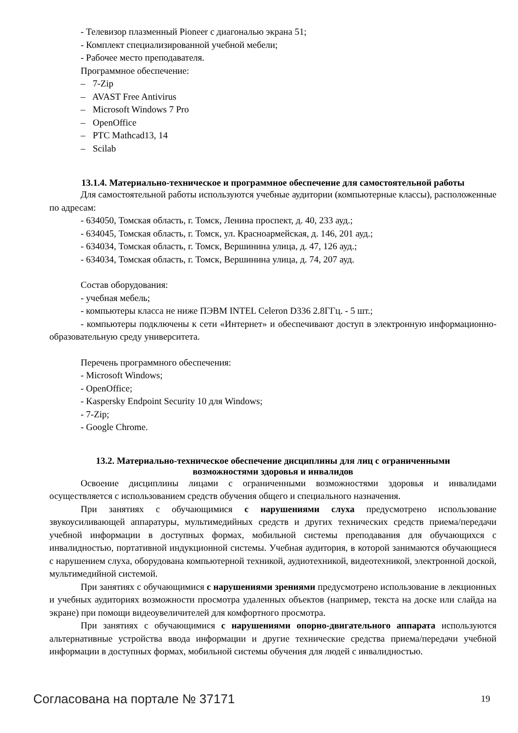- Телевизор плазменный Pioneer с диагональю экрана 51;
- Комплект специализированной учебной мебели;
- Рабочее место преподавателя.
Программное обеспечение:
– 7-Zip
– AVAST Free Antivirus
– Microsoft Windows 7 Pro
– OpenOffice
– PTC Mathcad13, 14
– Scilab
13.1.4. Материально-техническое и программное обеспечение для самостоятельной работы
Для самостоятельной работы используются учебные аудитории (компьютерные классы), расположенные по адресам:
- 634050, Томская область, г. Томск, Ленина проспект, д. 40, 233 ауд.;
- 634045, Томская область, г. Томск, ул. Красноармейская, д. 146, 201 ауд.;
- 634034, Томская область, г. Томск, Вершинина улица, д. 47, 126 ауд.;
- 634034, Томская область, г. Томск, Вершинина улица, д. 74, 207 ауд.
Состав оборудования:
- учебная мебель;
- компьютеры класса не ниже ПЭВМ INTEL Celeron D336 2.8ГГц. - 5 шт.;
- компьютеры подключены к сети «Интернет» и обеспечивают доступ в электронную информационно-образовательную среду университета.
Перечень программного обеспечения:
- Microsoft Windows;
- OpenOffice;
- Kaspersky Endpoint Security 10 для Windows;
- 7-Zip;
- Google Chrome.
13.2. Материально-техническое обеспечение дисциплины для лиц с ограниченными
возможностями здоровья и инвалидов
Освоение дисциплины лицами с ограниченными возможностями здоровья и инвалидами осуществляется с использованием средств обучения общего и специального назначения.
При занятиях с обучающимися с нарушениями слуха предусмотрено использование звукоусиливающей аппаратуры, мультимедийных средств и других технических средств приема/передачи учебной информации в доступных формах, мобильной системы преподавания для обучающихся с инвалидностью, портативной индукционной системы. Учебная аудитория, в которой занимаются обучающиеся с нарушением слуха, оборудована компьютерной техникой, аудиотехникой, видеотехникой, электронной доской, мультимедийной системой.
При занятиях с обучающимися с нарушениями зрениями предусмотрено использование в лекционных и учебных аудиториях возможности просмотра удаленных объектов (например, текста на доске или слайда на экране) при помощи видеоувеличителей для комфортного просмотра.
При занятиях с обучающимися с нарушениями опорно-двигательного аппарата используются альтернативные устройства ввода информации и другие технические средства приема/передачи учебной информации в доступных формах, мобильной системы обучения для людей с инвалидностью.
Согласована на портале № 37171 19